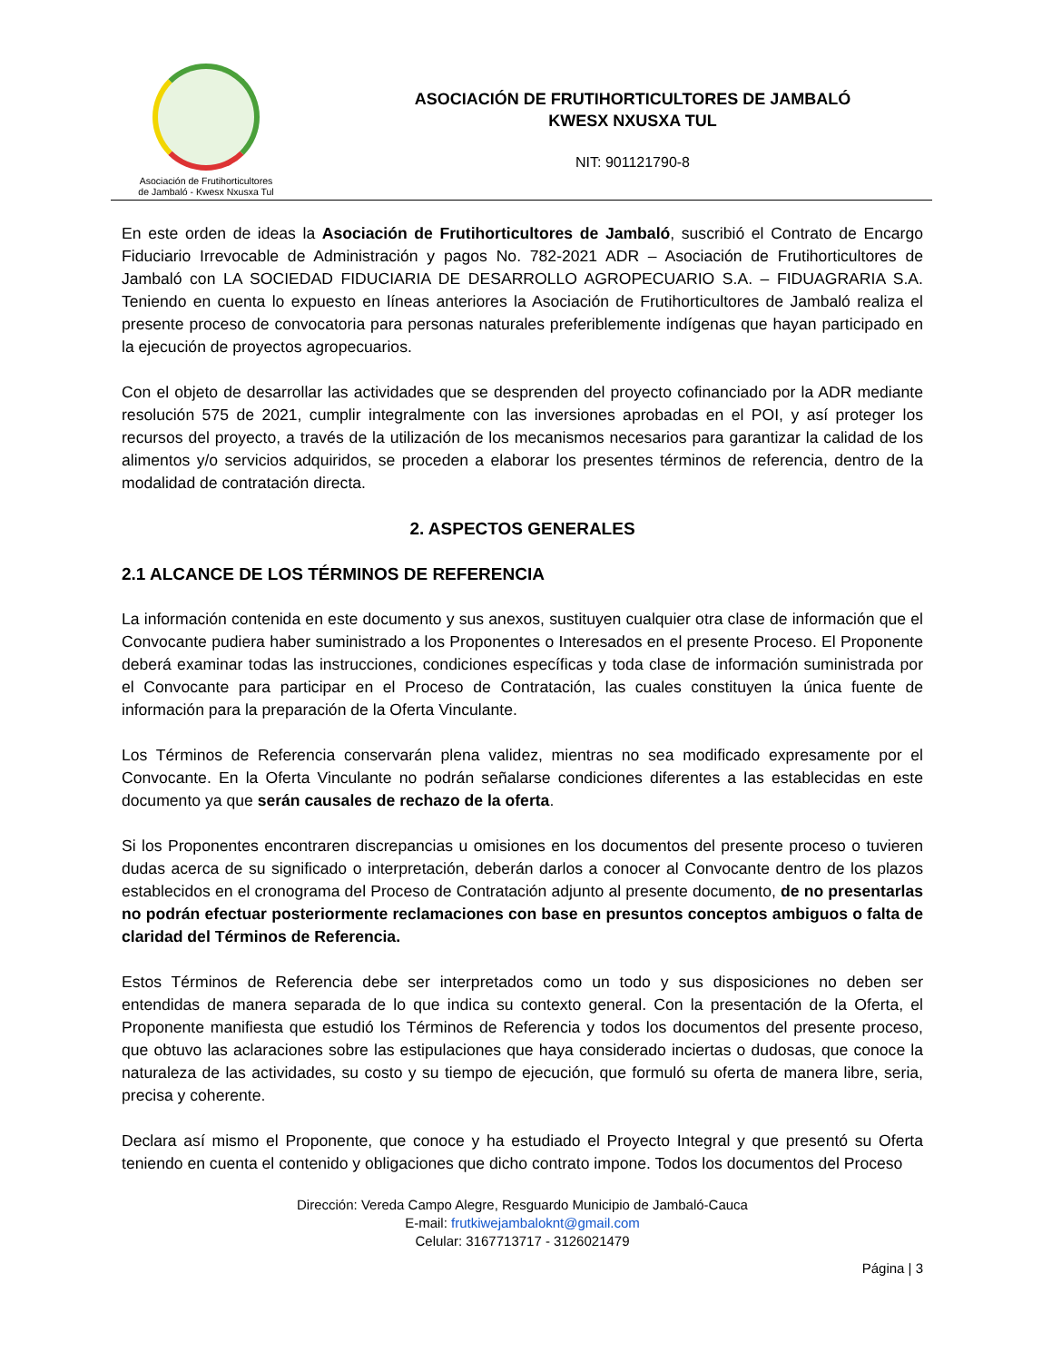Asociación de Frutihorticultores de Jambaló - Kwesx Nxusxa Tul
ASOCIACIÓN DE FRUTIHORTICULTORES DE JAMBALÓ
KWESX NXUSXA TUL
NIT: 901121790-8
En este orden de ideas la Asociación de Frutihorticultores de Jambaló, suscribió el Contrato de Encargo Fiduciario Irrevocable de Administración y pagos No. 782-2021 ADR – Asociación de Frutihorticultores de Jambaló con LA SOCIEDAD FIDUCIARIA DE DESARROLLO AGROPECUARIO S.A. – FIDUAGRARIA S.A. Teniendo en cuenta lo expuesto en líneas anteriores la Asociación de Frutihorticultores de Jambaló realiza el presente proceso de convocatoria para personas naturales preferiblemente indígenas que hayan participado en la ejecución de proyectos agropecuarios.
Con el objeto de desarrollar las actividades que se desprenden del proyecto cofinanciado por la ADR mediante resolución 575 de 2021, cumplir integralmente con las inversiones aprobadas en el POI, y así proteger los recursos del proyecto, a través de la utilización de los mecanismos necesarios para garantizar la calidad de los alimentos y/o servicios adquiridos, se proceden a elaborar los presentes términos de referencia, dentro de la modalidad de contratación directa.
2. ASPECTOS GENERALES
2.1 ALCANCE DE LOS TÉRMINOS DE REFERENCIA
La información contenida en este documento y sus anexos, sustituyen cualquier otra clase de información que el Convocante pudiera haber suministrado a los Proponentes o Interesados en el presente Proceso. El Proponente deberá examinar todas las instrucciones, condiciones específicas y toda clase de información suministrada por el Convocante para participar en el Proceso de Contratación, las cuales constituyen la única fuente de información para la preparación de la Oferta Vinculante.
Los Términos de Referencia conservarán plena validez, mientras no sea modificado expresamente por el Convocante. En la Oferta Vinculante no podrán señalarse condiciones diferentes a las establecidas en este documento ya que serán causales de rechazo de la oferta.
Si los Proponentes encontraren discrepancias u omisiones en los documentos del presente proceso o tuvieren dudas acerca de su significado o interpretación, deberán darlos a conocer al Convocante dentro de los plazos establecidos en el cronograma del Proceso de Contratación adjunto al presente documento, de no presentarlas no podrán efectuar posteriormente reclamaciones con base en presuntos conceptos ambiguos o falta de claridad del Términos de Referencia.
Estos Términos de Referencia debe ser interpretados como un todo y sus disposiciones no deben ser entendidas de manera separada de lo que indica su contexto general. Con la presentación de la Oferta, el Proponente manifiesta que estudió los Términos de Referencia y todos los documentos del presente proceso, que obtuvo las aclaraciones sobre las estipulaciones que haya considerado inciertas o dudosas, que conoce la naturaleza de las actividades, su costo y su tiempo de ejecución, que formuló su oferta de manera libre, seria, precisa y coherente.
Declara así mismo el Proponente, que conoce y ha estudiado el Proyecto Integral y que presentó su Oferta teniendo en cuenta el contenido y obligaciones que dicho contrato impone. Todos los documentos del Proceso
Dirección: Vereda Campo Alegre, Resguardo Municipio de Jambaló-Cauca
E-mail: frutkiwejambaloknt@gmail.com
Celular: 3167713717 - 3126021479
Página | 3